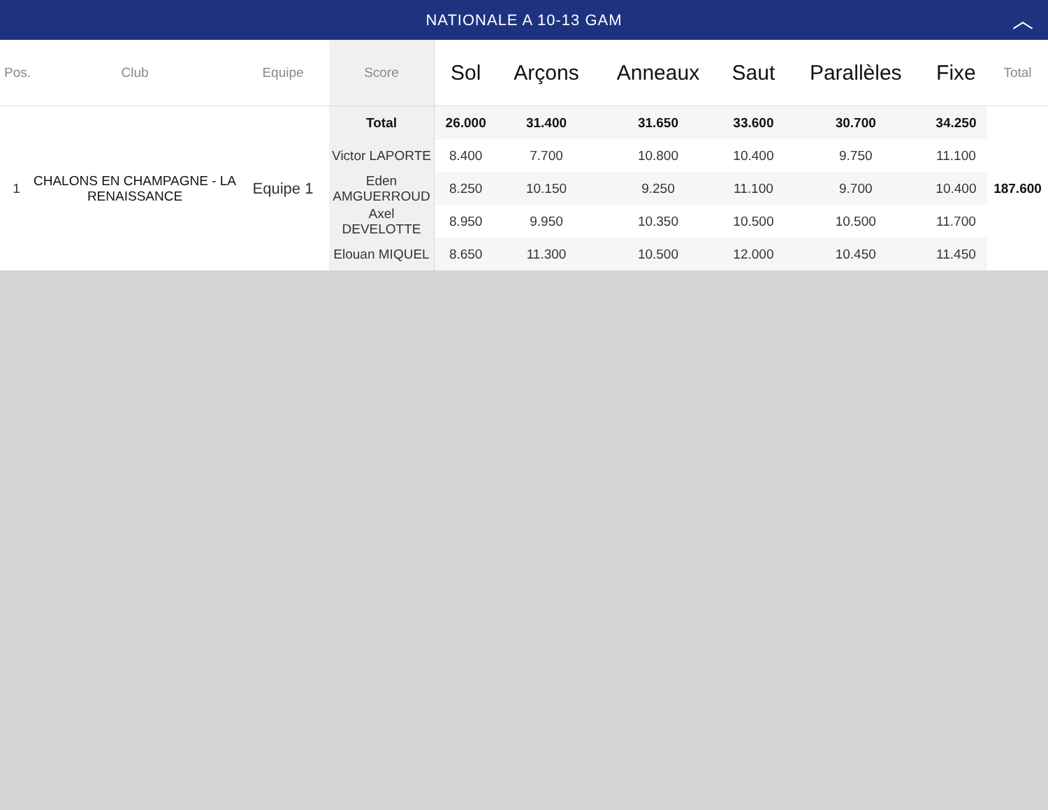NATIONALE A 10-13 GAM ︿
| Pos. | Club | Equipe | Score | Sol | Arçons | Anneaux | Saut | Parallèles | Fixe | Total |
| --- | --- | --- | --- | --- | --- | --- | --- | --- | --- | --- |
| 1 | CHALONS EN CHAMPAGNE - LA RENAISSANCE | Equipe 1 | Total | 26.000 | 31.400 | 31.650 | 33.600 | 30.700 | 34.250 | 187.600 |
| | | | Victor LAPORTE | 8.400 | 7.700 | 10.800 | 10.400 | 9.750 | 11.100 | |
| | | | Eden AMGUERROUD | 8.250 | 10.150 | 9.250 | 11.100 | 9.700 | 10.400 | |
| | | | Axel DEVELOTTE | 8.950 | 9.950 | 10.350 | 10.500 | 10.500 | 11.700 | |
| | | | Elouan MIQUEL | 8.650 | 11.300 | 10.500 | 12.000 | 10.450 | 11.450 | |